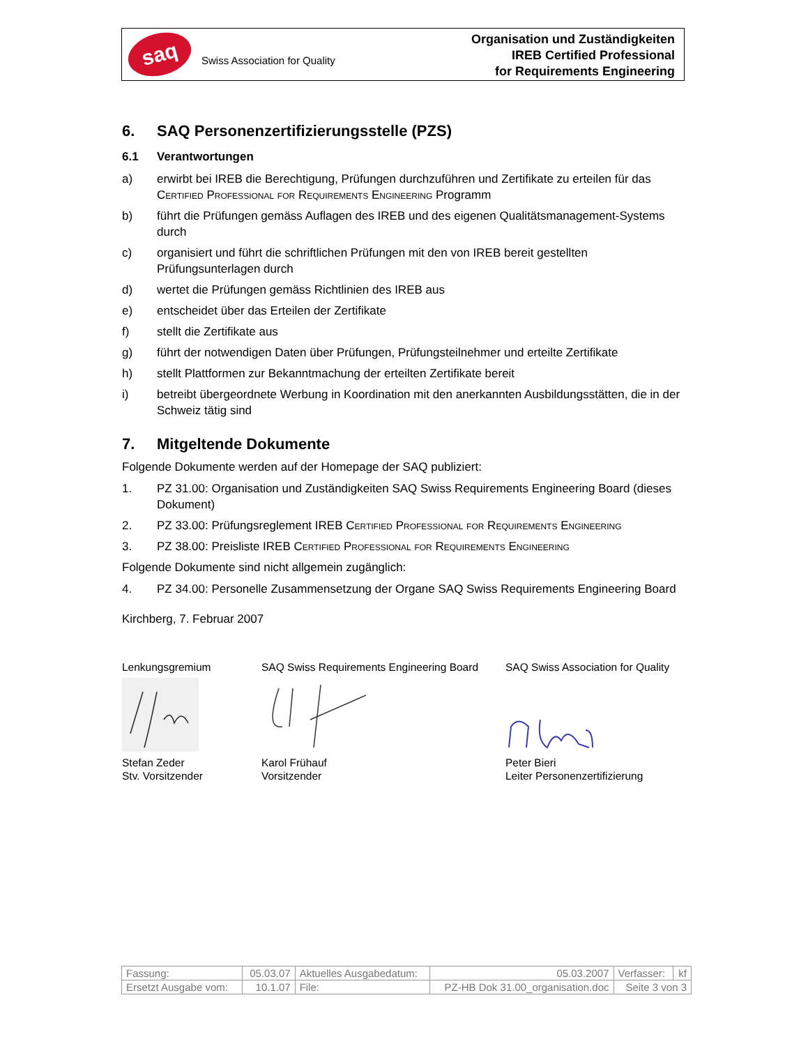saq
Swiss Association for Quality
Organisation und Zuständigkeiten
IREB Certified Professional
for Requirements Engineering
6. SAQ Personenzertifizierungsstelle (PZS)
6.1 Verantwortungen
a) erwirbt bei IREB die Berechtigung, Prüfungen durchzuführen und Zertifikate zu erteilen für das Certified Professional for Requirements Engineering Programm
b) führt die Prüfungen gemäss Auflagen des IREB und des eigenen Qualitätsmanagement-Systems durch
c) organisiert und führt die schriftlichen Prüfungen mit den von IREB bereit gestellten Prüfungsunterlagen durch
d) wertet die Prüfungen gemäss Richtlinien des IREB aus
e) entscheidet über das Erteilen der Zertifikate
f) stellt die Zertifikate aus
g) führt der notwendigen Daten über Prüfungen, Prüfungsteilnehmer und erteilte Zertifikate
h) stellt Plattformen zur Bekanntmachung der erteilten Zertifikate bereit
i) betreibt übergeordnete Werbung in Koordination mit den anerkannten Ausbildungsstätten, die in der Schweiz tätig sind
7. Mitgeltende Dokumente
Folgende Dokumente werden auf der Homepage der SAQ publiziert:
1. PZ 31.00: Organisation und Zuständigkeiten SAQ Swiss Requirements Engineering Board (dieses Dokument)
2. PZ 33.00: Prüfungsreglement IREB Certified Professional for Requirements Engineering
3. PZ 38.00: Preisliste IREB Certified Professional for Requirements Engineering
Folgende Dokumente sind nicht allgemein zugänglich:
4. PZ 34.00: Personelle Zusammensetzung der Organe SAQ Swiss Requirements Engineering Board
Kirchberg, 7. Februar 2007
Lenkungsgremium
Stefan Zeder
Stv. Vorsitzender
SAQ Swiss Requirements Engineering Board
Karol Frühauf
Vorsitzender
SAQ Swiss Association for Quality
Peter Bieri
Leiter Personenzertifizierung
| Fassung: | 05.03.07 | Aktuelles Ausgabedatum: | | 05.03.2007 | Verfasser: | kf |
| Ersetzt Ausgabe vom: | 10.1.07 | File: | PZ-HB Dok 31.00_organisation.doc | | Seite 3 von 3 | |